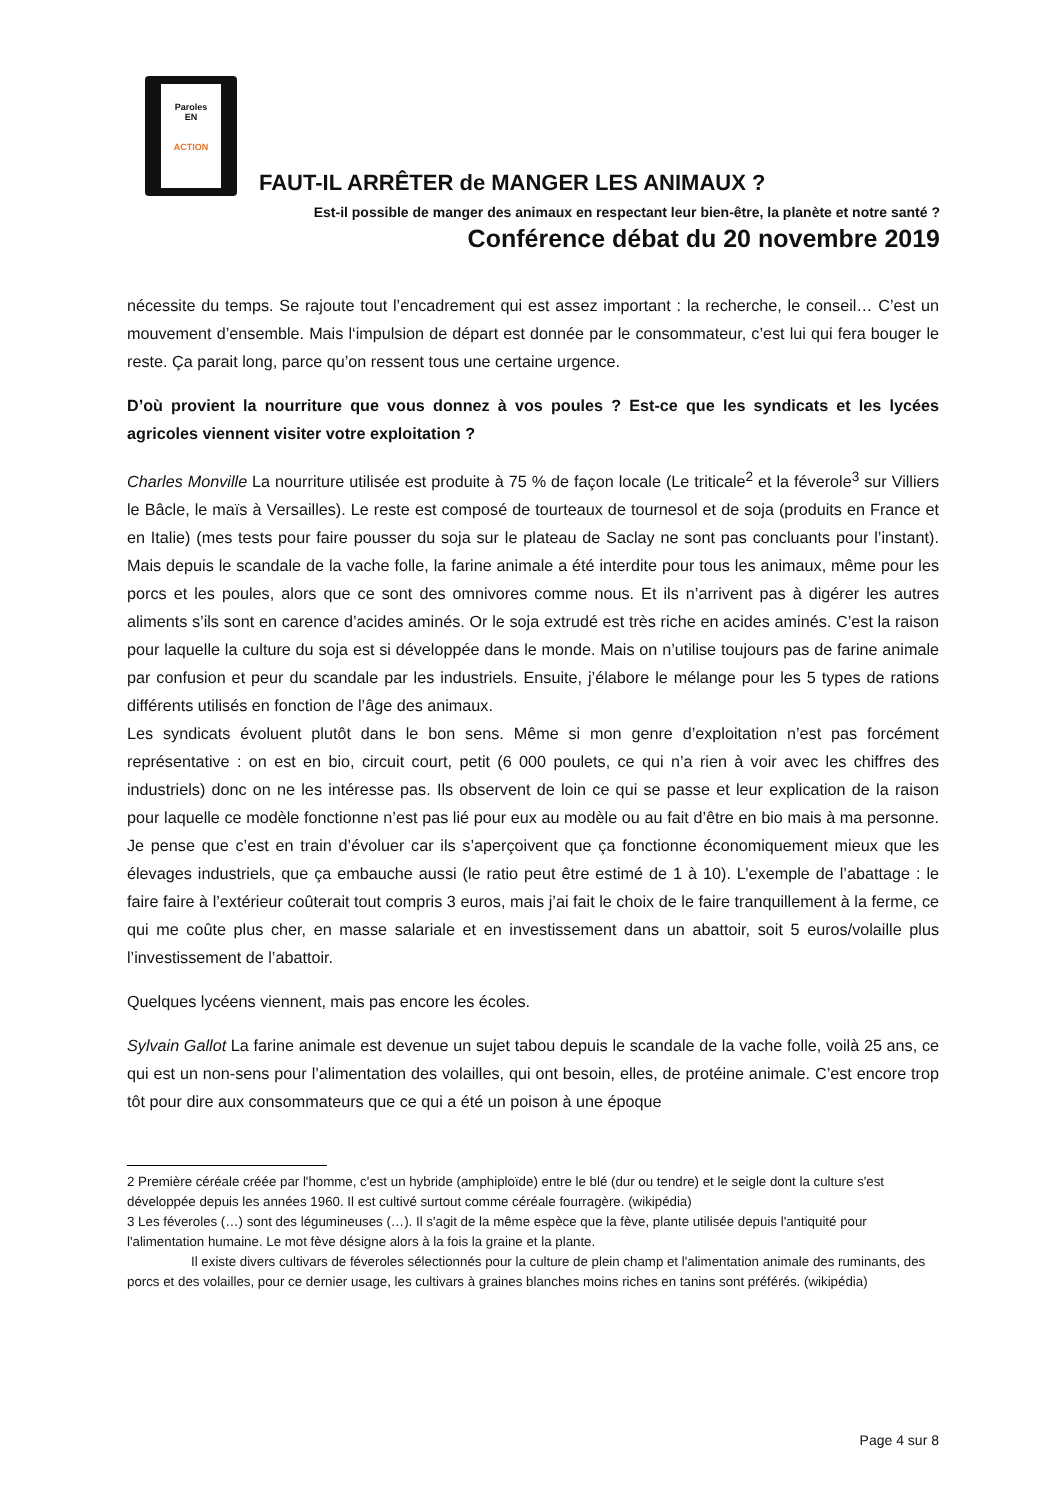Paroles
EN
ACTION
FAUT-IL ARRÊTER de MANGER LES ANIMAUX ?
Est-il possible de manger des animaux en respectant leur bien-être, la planète et notre santé ?
Conférence débat du 20 novembre 2019
nécessite du temps. Se rajoute tout l’encadrement qui est assez important : la recherche, le conseil… C’est un mouvement d’ensemble. Mais l‘impulsion de départ est donnée par le consommateur, c’est lui qui fera bouger le reste. Ça parait long, parce qu’on ressent tous une certaine urgence.
D’où provient la nourriture que vous donnez à vos poules ? Est-ce que les syndicats et les lycées agricoles viennent visiter votre exploitation ?
Charles Monville La nourriture utilisée est produite à 75 % de façon locale (Le triticale<sup>2</sup> et la féverole<sup>3</sup> sur Villiers le Bâcle, le maïs à Versailles). Le reste est composé de tourteaux de tournesol et de soja (produits en France et en Italie) (mes tests pour faire pousser du soja sur le plateau de Saclay ne sont pas concluants pour l’instant). Mais depuis le scandale de la vache folle, la farine animale a été interdite pour tous les animaux, même pour les porcs et les poules, alors que ce sont des omnivores comme nous. Et ils n’arrivent pas à digérer les autres aliments s’ils sont en carence d’acides aminés. Or le soja extrudé est très riche en acides aminés. C’est la raison pour laquelle la culture du soja est si développée dans le monde. Mais on n’utilise toujours pas de farine animale par confusion et peur du scandale par les industriels. Ensuite, j’élabore le mélange pour les 5 types de rations différents utilisés en fonction de l’âge des animaux.
Les syndicats évoluent plutôt dans le bon sens. Même si mon genre d’exploitation n’est pas forcément représentative : on est en bio, circuit court, petit (6 000 poulets, ce qui n’a rien à voir avec les chiffres des industriels) donc on ne les intéresse pas. Ils observent de loin ce qui se passe et leur explication de la raison pour laquelle ce modèle fonctionne n’est pas lié pour eux au modèle ou au fait d’être en bio mais à ma personne. Je pense que c’est en train d’évoluer car ils s’aperçoivent que ça fonctionne économiquement mieux que les élevages industriels, que ça embauche aussi (le ratio peut être estimé de 1 à 10). L’exemple de l’abattage : le faire faire à l’extérieur coûterait tout compris 3 euros, mais j’ai fait le choix de le faire tranquillement à la ferme, ce qui me coûte plus cher, en masse salariale et en investissement dans un abattoir, soit 5 euros/volaille plus l’investissement de l’abattoir.
Quelques lycéens viennent, mais pas encore les écoles.
Sylvain Gallot La farine animale est devenue un sujet tabou depuis le scandale de la vache folle, voilà 25 ans, ce qui est un non-sens pour l’alimentation des volailles, qui ont besoin, elles, de protéine animale. C’est encore trop tôt pour dire aux consommateurs que ce qui a été un poison à une époque
2 Première céréale créée par l'homme, c'est un hybride (amphiploïde) entre le blé (dur ou tendre) et le seigle dont la culture s'est développée depuis les années 1960. Il est cultivé surtout comme céréale fourragère. (wikipédia)
3 Les féveroles (…) sont des légumineuses (…). Il s'agit de la même espèce que la fève, plante utilisée depuis l'antiquité pour l'alimentation humaine. Le mot fève désigne alors à la fois la graine et la plante.
Il existe divers cultivars de féveroles sélectionnés pour la culture de plein champ et l'alimentation animale des ruminants, des porcs et des volailles, pour ce dernier usage, les cultivars à graines blanches moins riches en tanins sont préférés. (wikipédia)
Page 4 sur 8